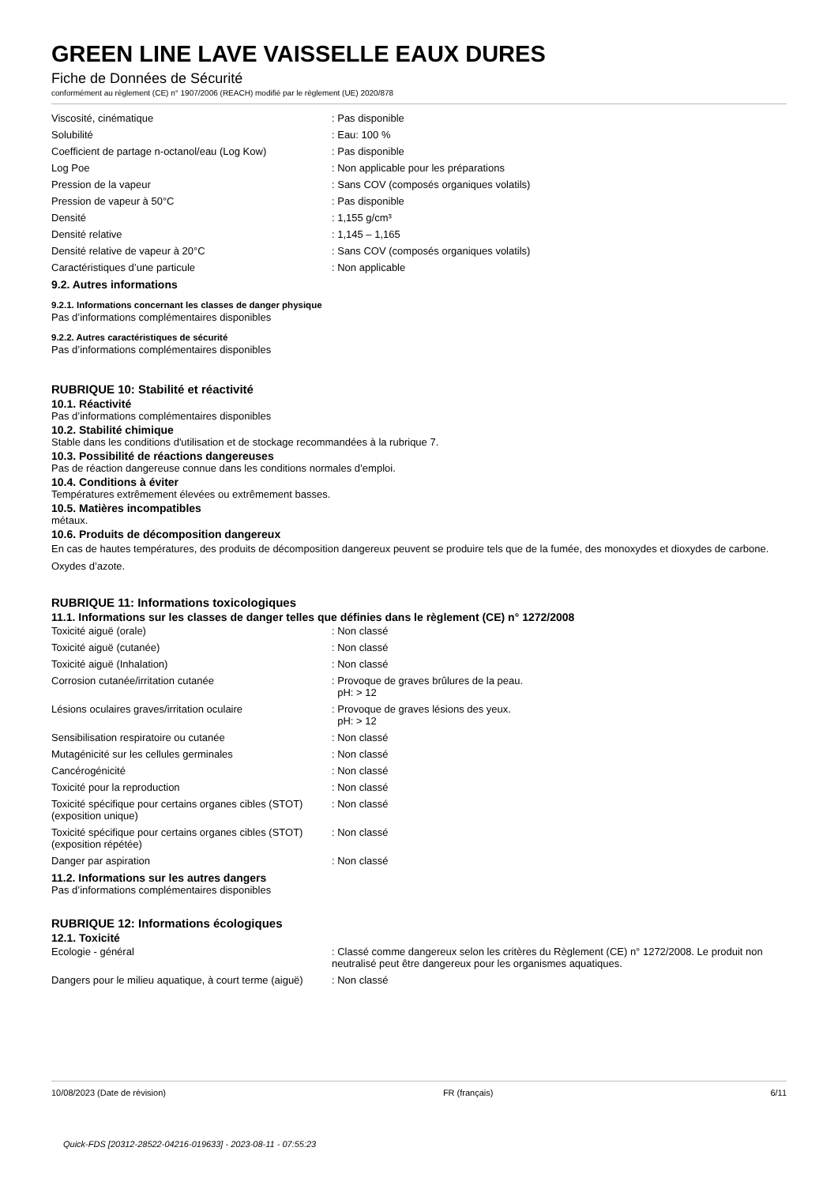GREEN LINE LAVE VAISSELLE EAUX DURES
Fiche de Données de Sécurité
conformément au règlement (CE) n° 1907/2006 (REACH) modifié par le règlement (UE) 2020/878
| Viscosité, cinématique | : Pas disponible |
| Solubilité | : Eau: 100 % |
| Coefficient de partage n-octanol/eau (Log Kow) | : Pas disponible |
| Log Poe | : Non applicable pour les préparations |
| Pression de la vapeur | : Sans COV (composés organiques volatils) |
| Pression de vapeur à 50°C | : Pas disponible |
| Densité | : 1,155 g/cm³ |
| Densité relative | : 1,145 – 1,165 |
| Densité relative de vapeur à 20°C | : Sans COV (composés organiques volatils) |
| Caractéristiques d’une particule | : Non applicable |
9.2. Autres informations
9.2.1. Informations concernant les classes de danger physique
Pas d’informations complémentaires disponibles
9.2.2. Autres caractéristiques de sécurité
Pas d’informations complémentaires disponibles
RUBRIQUE 10: Stabilité et réactivité
10.1. Réactivité
Pas d’informations complémentaires disponibles
10.2. Stabilité chimique
Stable dans les conditions d'utilisation et de stockage recommandées à la rubrique 7.
10.3. Possibilité de réactions dangereuses
Pas de réaction dangereuse connue dans les conditions normales d’emploi.
10.4. Conditions à éviter
Températures extrêmement élevées ou extrêmement basses.
10.5. Matières incompatibles
métaux.
10.6. Produits de décomposition dangereux
En cas de hautes températures, des produits de décomposition dangereux peuvent se produire tels que de la fumée, des monoxydes et dioxydes de carbone. Oxydes d’azote.
RUBRIQUE 11: Informations toxicologiques
11.1. Informations sur les classes de danger telles que définies dans le règlement (CE) n° 1272/2008
| Toxicité aiguë (orale) | : Non classé |
| Toxicité aiguë (cutanée) | : Non classé |
| Toxicité aiguë (Inhalation) | : Non classé |
| Corrosion cutanée/irritation cutanée | : Provoque de graves brûlures de la peau. pH: > 12 |
| Lésions oculaires graves/irritation oculaire | : Provoque de graves lésions des yeux. pH: > 12 |
| Sensibilisation respiratoire ou cutanée | : Non classé |
| Mutagénicité sur les cellules germinales | : Non classé |
| Cancérogénicité | : Non classé |
| Toxicité pour la reproduction | : Non classé |
| Toxicité spécifique pour certains organes cibles (STOT) (exposition unique) | : Non classé |
| Toxicité spécifique pour certains organes cibles (STOT) (exposition répétée) | : Non classé |
| Danger par aspiration | : Non classé |
11.2. Informations sur les autres dangers
Pas d’informations complémentaires disponibles
RUBRIQUE 12: Informations écologiques
12.1. Toxicité
| Ecologie - général | : Classé comme dangereux selon les critères du Règlement (CE) n° 1272/2008. Le produit non neutralisé peut être dangereux pour les organismes aquatiques. |
| Dangers pour le milieu aquatique, à court terme (aiguë) | : Non classé |
10/08/2023 (Date de révision) FR (français) 6/11
Quick-FDS [20312-28522-04216-019633] - 2023-08-11 - 07:55:23